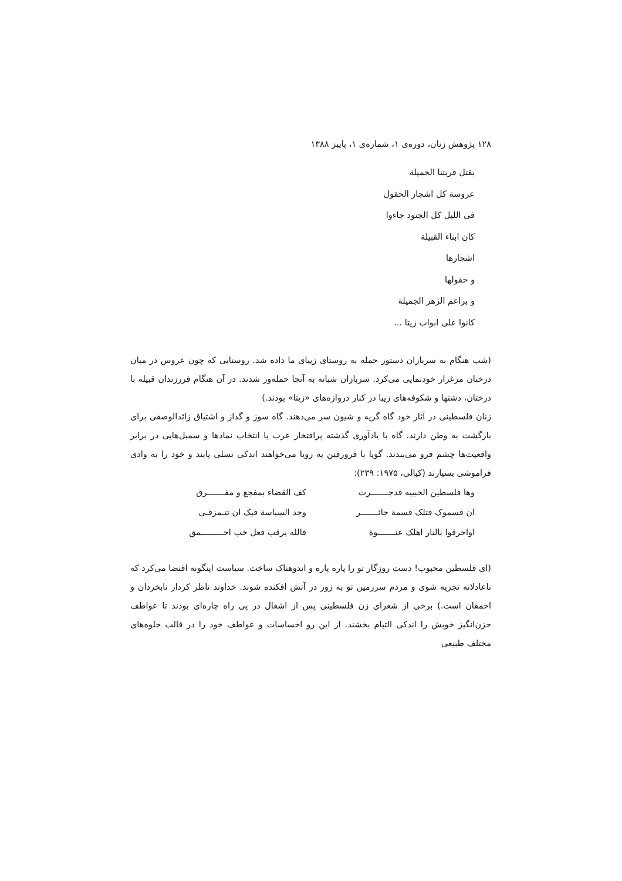۱۲۸ پژوهش زنان، دوره‌ی ۱، شماره‌ی ۱، پاییز ۱۳۸۸
بقتل قريتنا الجميلة
عروسة كل اشجار الحقول
فی الليل كل الجنود جاءوا
كان ابناء القبيلة
اشجارها
و حقولها
و براعم الزهر الجميلة
كانوا على ابواب زيتا ...
(شب هنگام به سربازان دستور حمله به روستای زیبای ما داده شد. روستایی که چون عروس در میان درختان مزغزار خودنمایی می‌کرد. سربازان شبانه به آنجا حمله‌ور شدند. در آن هنگام فررزندان قبیله با درختان، دشتها و شکوفه‌های زیبا در کنار دروازه‌های «زیتا» بودند.)
زنان فلسطینی در آثار خود گاه گریه و شیون سر می‌دهند. گاه سوز و گداز و اشتیاق زائدالوصفی برای بازگشت به وطن دارند. گاه با یادآوری گذشته پرافتخار عرب یا انتخاب نمادها و سمبل‌هایی در برابر واقعیت‌ها چشم فرو می‌بندند. گویا با فرورفتن به رویا می‌خواهند اندکی تسلی یابند و خود را به وادی فراموشی بسپارند (کیالی، ۱۹۷۵: ۲۳۹):
وها فلسطين الحبيبه قدجـــــــرت
كف القضاء بمفجع و مفـــــــرق
ان قسموک فتلک قسمة جائـــــــر
وجد السياسة فيک ان تتـمزقـی
اواحرقوا بالنار اهلک عنـــــــوة
فالله يرقب فعل خب احـــــــــمق
(ای فلسطین محبوب! دست روزگار تو را پاره پاره و اندوهناک ساخت. سیاست اینگونه اقتضا می‌کرد که ناعادلانه تجزیه شوی و مردم سرزمین تو به زور در آتش افکنده شوند. خداوند ناظر کردار نابخردان و احمقان است.) برخی از شعرای زن فلسطینی پس از اشغال در پی راه چاره‌ای بودند تا عواطف حزن‌انگیز خویش را اندکی التیام بخشند. از این رو احساسات و عواطف خود را در قالب جلوه‌های مختلف طبیعی